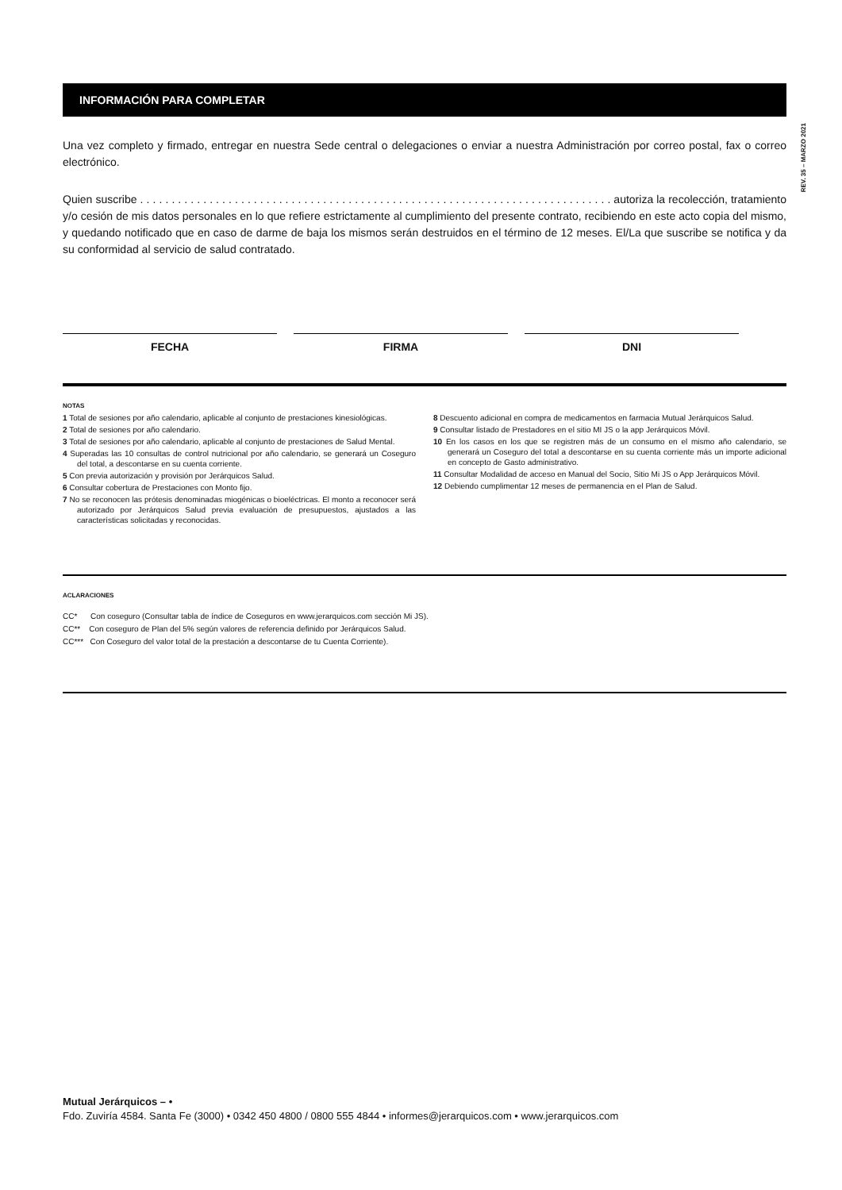REV. 35 – MARZO 2021
INFORMACIÓN PARA COMPLETAR
Una vez completo y firmado, entregar en nuestra Sede central o delegaciones o enviar a nuestra Administración por correo postal, fax o correo electrónico.
Quien suscribe . . . . . . . . . . . . . . . . . . . . . . . . . . . . . . . . . . . . . . . . . . . . . . . . . . . . . . . . . . . . . . . . . . . . . . . . . . . autoriza la recolección, tratamiento y/o cesión de mis datos personales en lo que refiere estrictamente al cumplimiento del presente contrato, recibiendo en este acto copia del mismo, y quedando notificado que en caso de darme de baja los mismos serán destruidos en el término de 12 meses. El/La que suscribe se notifica y da su conformidad al servicio de salud contratado.
FECHA FIRMA DNI
NOTAS
1 Total de sesiones por año calendario, aplicable al conjunto de prestaciones kinesiológicas.
2 Total de sesiones por año calendario.
3 Total de sesiones por año calendario, aplicable al conjunto de prestaciones de Salud Mental.
4 Superadas las 10 consultas de control nutricional por año calendario, se generará un Coseguro del total, a descontarse en su cuenta corriente.
5 Con previa autorización y provisión por Jerárquicos Salud.
6 Consultar cobertura de Prestaciones con Monto fijo.
7 No se reconocen las prótesis denominadas miogénicas o bioeléctricas. El monto a reconocer será autorizado por Jerárquicos Salud previa evaluación de presupuestos, ajustados a las características solicitadas y reconocidas.
8 Descuento adicional en compra de medicamentos en farmacia Mutual Jerárquicos Salud.
9 Consultar listado de Prestadores en el sitio MI JS o la app Jerárquicos Móvil.
10 En los casos en los que se registren más de un consumo en el mismo año calendario, se generará un Coseguro del total a descontarse en su cuenta corriente más un importe adicional en concepto de Gasto administrativo.
11 Consultar Modalidad de acceso en Manual del Socio, Sitio Mi JS o App Jerárquicos Móvil.
12 Debiendo cumplimentar 12 meses de permanencia en el Plan de Salud.
ACLARACIONES
CC* Con coseguro (Consultar tabla de índice de Coseguros en www.jerarquicos.com sección Mi JS).
CC** Con coseguro de Plan del 5% según valores de referencia definido por Jerárquicos Salud.
CC*** Con Coseguro del valor total de la prestación a descontarse de tu Cuenta Corriente).
Mutual Jerárquicos – •
Fdo. Zuviría 4584. Santa Fe (3000) • 0342 450 4800 / 0800 555 4844 • informes@jerarquicos.com • www.jerarquicos.com